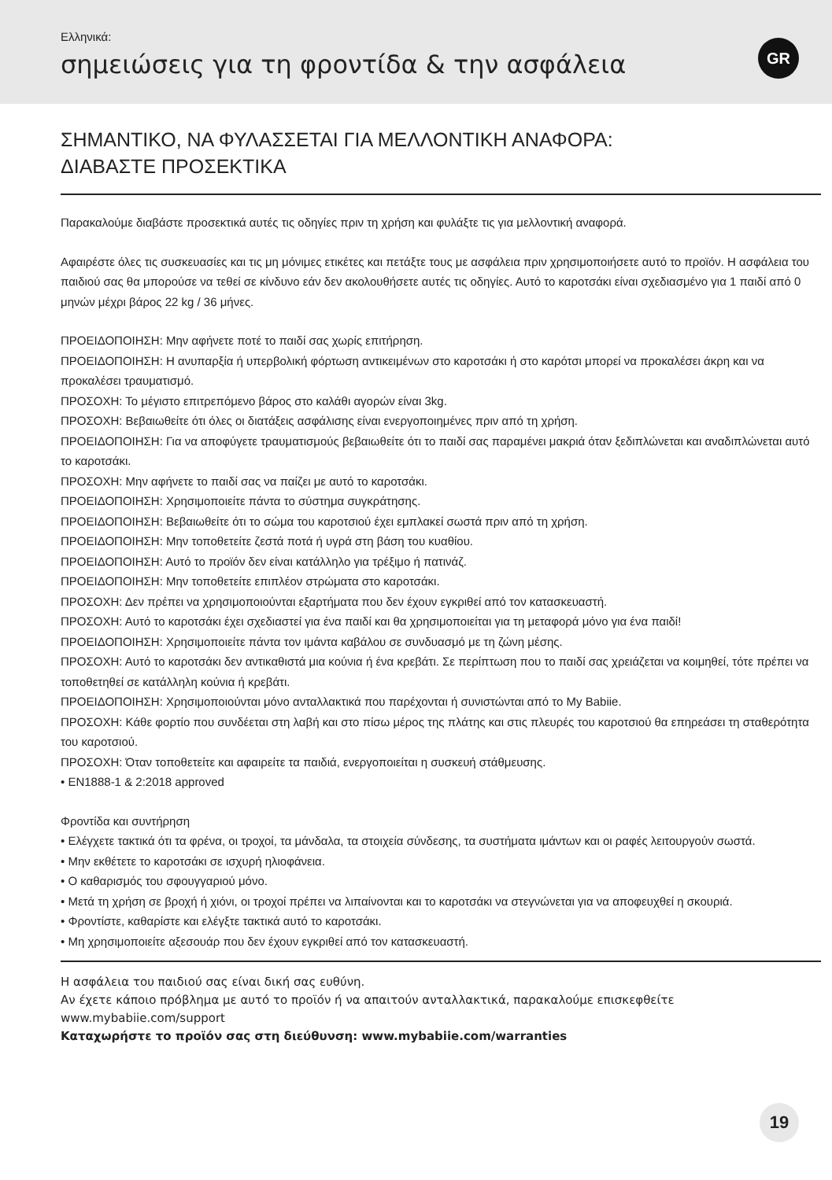Ελληνικά:
σημειώσεις για τη φροντίδα & την ασφάλεια
GR
ΣΗΜΑΝΤΙΚΟ, ΝΑ ΦΥΛΑΣΣΕΤΑΙ ΓΙΑ ΜΕΛΛΟΝΤΙΚΗ ΑΝΑΦΟΡΑ:
ΔΙΑΒΑΣΤΕ ΠΡΟΣΕΚΤΙΚΑ
Παρακαλούμε διαβάστε προσεκτικά αυτές τις οδηγίες πριν τη χρήση και φυλάξτε τις για μελλοντική αναφορά.
Αφαιρέστε όλες τις συσκευασίες και τις μη μόνιμες ετικέτες και πετάξτε τους με ασφάλεια πριν χρησιμοποιήσετε αυτό το προϊόν. Η ασφάλεια του παιδιού σας θα μπορούσε να τεθεί σε κίνδυνο εάν δεν ακολουθήσετε αυτές τις οδηγίες. Αυτό το καροτσάκι είναι σχεδιασμένο για 1 παιδί από 0 μηνών μέχρι βάρος 22 kg / 36 μήνες.
ΠΡΟΕΙΔΟΠΟΙΗΣΗ: Μην αφήνετε ποτέ το παιδί σας χωρίς επιτήρηση.
ΠΡΟΕΙΔΟΠΟΙΗΣΗ: Η ανυπαρξία ή υπερβολική φόρτωση αντικειμένων στο καροτσάκι ή στο καρότσι μπορεί να προκαλέσει άκρη και να προκαλέσει τραυματισμό.
ΠΡΟΣΟΧΗ: Το μέγιστο επιτρεπόμενο βάρος στο καλάθι αγορών είναι 3kg.
ΠΡΟΣΟΧΗ: Βεβαιωθείτε ότι όλες οι διατάξεις ασφάλισης είναι ενεργοποιημένες πριν από τη χρήση.
ΠΡΟΕΙΔΟΠΟΙΗΣΗ: Για να αποφύγετε τραυματισμούς βεβαιωθείτε ότι το παιδί σας παραμένει μακριά όταν ξεδιπλώνεται και αναδιπλώνεται αυτό το καροτσάκι.
ΠΡΟΣΟΧΗ: Μην αφήνετε το παιδί σας να παίζει με αυτό το καροτσάκι.
ΠΡΟΕΙΔΟΠΟΙΗΣΗ: Χρησιμοποιείτε πάντα το σύστημα συγκράτησης.
ΠΡΟΕΙΔΟΠΟΙΗΣΗ: Βεβαιωθείτε ότι το σώμα του καροτσιού έχει εμπλακεί σωστά πριν από τη χρήση.
ΠΡΟΕΙΔΟΠΟΙΗΣΗ: Μην τοποθετείτε ζεστά ποτά ή υγρά στη βάση του κυαθίου.
ΠΡΟΕΙΔΟΠΟΙΗΣΗ: Αυτό το προϊόν δεν είναι κατάλληλο για τρέξιμο ή πατινάζ.
ΠΡΟΕΙΔΟΠΟΙΗΣΗ: Μην τοποθετείτε επιπλέον στρώματα στο καροτσάκι.
ΠΡΟΣΟΧΗ: Δεν πρέπει να χρησιμοποιούνται εξαρτήματα που δεν έχουν εγκριθεί από τον κατασκευαστή.
ΠΡΟΣΟΧΗ: Αυτό το καροτσάκι έχει σχεδιαστεί για ένα παιδί και θα χρησιμοποιείται για τη μεταφορά μόνο για ένα παιδί!
ΠΡΟΕΙΔΟΠΟΙΗΣΗ: Χρησιμοποιείτε πάντα τον ιμάντα καβάλου σε συνδυασμό με τη ζώνη μέσης.
ΠΡΟΣΟΧΗ: Αυτό το καροτσάκι δεν αντικαθιστά μια κούνια ή ένα κρεβάτι. Σε περίπτωση που το παιδί σας χρειάζεται να κοιμηθεί, τότε πρέπει να τοποθετηθεί σε κατάλληλη κούνια ή κρεβάτι.
ΠΡΟΕΙΔΟΠΟΙΗΣΗ: Χρησιμοποιούνται μόνο ανταλλακτικά που παρέχονται ή συνιστώνται από το My Babiie.
ΠΡΟΣΟΧΗ: Κάθε φορτίο που συνδέεται στη λαβή και στο πίσω μέρος της πλάτης και στις πλευρές του καροτσιού θα επηρεάσει τη σταθερότητα του καροτσιού.
ΠΡΟΣΟΧΗ: Όταν τοποθετείτε και αφαιρείτε τα παιδιά, ενεργοποιείται η συσκευή στάθμευσης.
• EN1888-1 & 2:2018 approved
Φροντίδα και συντήρηση
• Ελέγχετε τακτικά ότι τα φρένα, οι τροχοί, τα μάνδαλα, τα στοιχεία σύνδεσης, τα συστήματα ιμάντων και οι ραφές λειτουργούν σωστά.
• Μην εκθέτετε το καροτσάκι σε ισχυρή ηλιοφάνεια.
• Ο καθαρισμός του σφουγγαριού μόνο.
• Μετά τη χρήση σε βροχή ή χιόνι, οι τροχοί πρέπει να λιπαίνονται και το καροτσάκι να στεγνώνεται για να αποφευχθεί η σκουριά.
• Φροντίστε, καθαρίστε και ελέγξτε τακτικά αυτό το καροτσάκι.
• Μη χρησιμοποιείτε αξεσουάρ που δεν έχουν εγκριθεί από τον κατασκευαστή.
Η ασφάλεια του παιδιού σας είναι δική σας ευθύνη.
Αν έχετε κάποιο πρόβλημα με αυτό το προϊόν ή να απαιτούν ανταλλακτικά, παρακαλούμε επισκεφθείτε www.mybabiie.com/support
Καταχωρήστε το προϊόν σας στη διεύθυνση: www.mybabiie.com/warranties
19